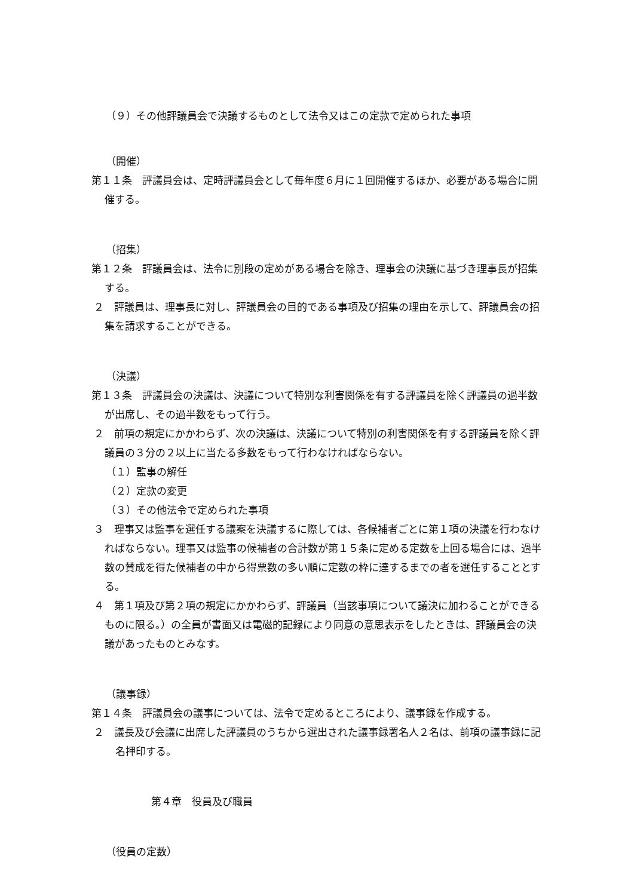（９）その他評議員会で決議するものとして法令又はこの定款で定められた事項
（開催）
第１１条　評議員会は、定時評議員会として毎年度６月に１回開催するほか、必要がある場合に開催する。
（招集）
第１２条　評議員会は、法令に別段の定めがある場合を除き、理事会の決議に基づき理事長が招集する。
２　評議員は、理事長に対し、評議員会の目的である事項及び招集の理由を示して、評議員会の招集を請求することができる。
（決議）
第１３条　評議員会の決議は、決議について特別な利害関係を有する評議員を除く評議員の過半数が出席し、その過半数をもって行う。
２　前項の規定にかかわらず、次の決議は、決議について特別の利害関係を有する評議員を除く評議員の３分の２以上に当たる多数をもって行わなければならない。
（１）監事の解任
（２）定款の変更
（３）その他法令で定められた事項
３　理事又は監事を選任する議案を決議するに際しては、各候補者ごとに第１項の決議を行わなければならない。理事又は監事の候補者の合計数が第１５条に定める定数を上回る場合には、過半数の賛成を得た候補者の中から得票数の多い順に定数の枠に達するまでの者を選任することとする。
４　第１項及び第２項の規定にかかわらず、評議員（当該事項について議決に加わることができるものに限る。）の全員が書面又は電磁的記録により同意の意思表示をしたときは、評議員会の決議があったものとみなす。
（議事録）
第１４条　評議員会の議事については、法令で定めるところにより、議事録を作成する。
２　議長及び会議に出席した評議員のうちから選出された議事録署名人２名は、前項の議事録に記名押印する。
第４章　役員及び職員
（役員の定数）